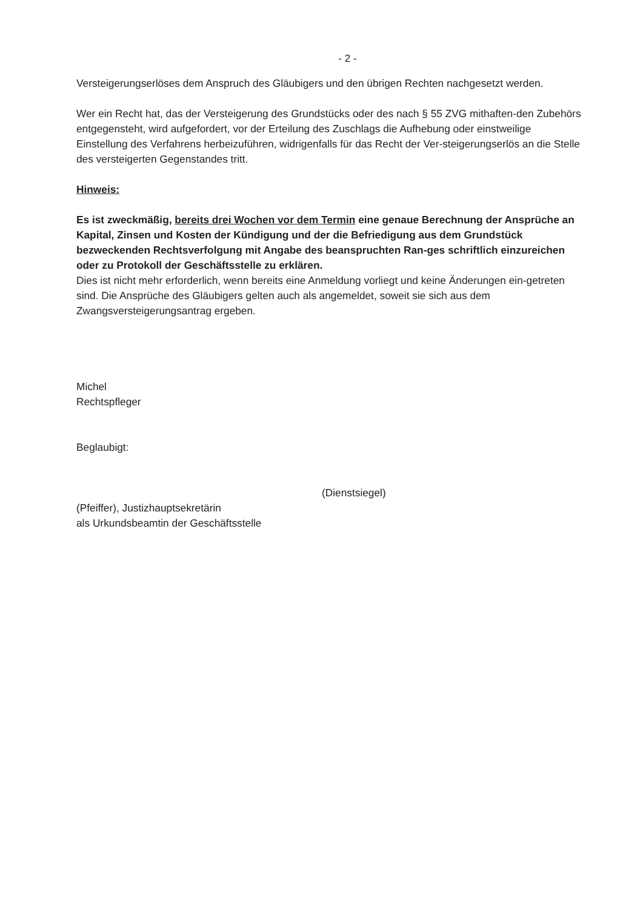- 2 -
Versteigerungserlöses dem Anspruch des Gläubigers und den übrigen Rechten nachgesetzt werden.
Wer ein Recht hat, das der Versteigerung des Grundstücks oder des nach § 55 ZVG mithaften-den Zubehörs entgegensteht, wird aufgefordert, vor der Erteilung des Zuschlags die Aufhebung oder einstweilige Einstellung des Verfahrens herbeizuführen, widrigenfalls für das Recht der Ver-steigerungserlös an die Stelle des versteigerten Gegenstandes tritt.
Hinweis:
Es ist zweckmäßig, bereits drei Wochen vor dem Termin eine genaue Berechnung der Ansprüche an Kapital, Zinsen und Kosten der Kündigung und der die Befriedigung aus dem Grundstück bezweckenden Rechtsverfolgung mit Angabe des beanspruchten Ran-ges schriftlich einzureichen oder zu Protokoll der Geschäftsstelle zu erklären.
Dies ist nicht mehr erforderlich, wenn bereits eine Anmeldung vorliegt und keine Änderungen ein-getreten sind. Die Ansprüche des Gläubigers gelten auch als angemeldet, soweit sie sich aus dem Zwangsversteigerungsantrag ergeben.
Michel
Rechtspfleger
Beglaubigt:
(Dienstsiegel)
(Pfeiffer), Justizhauptsekretärin
als Urkundsbeamtin der Geschäftsstelle